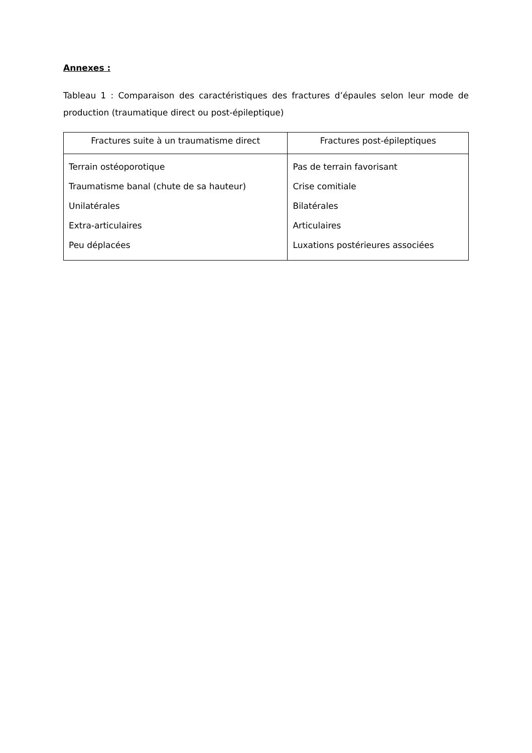Annexes :
Tableau 1 : Comparaison des caractéristiques des fractures d’épaules selon leur mode de production (traumatique direct ou post-épileptique)
| Fractures suite à un traumatisme direct | Fractures post-épileptiques |
| --- | --- |
| Terrain ostéoporotique Traumatisme banal (chute de sa hauteur) Unilatérales Extra-articulaires Peu déplacées | Pas de terrain favorisant Crise comitiale Bilatérales Articulaires Luxations postérieures associées |